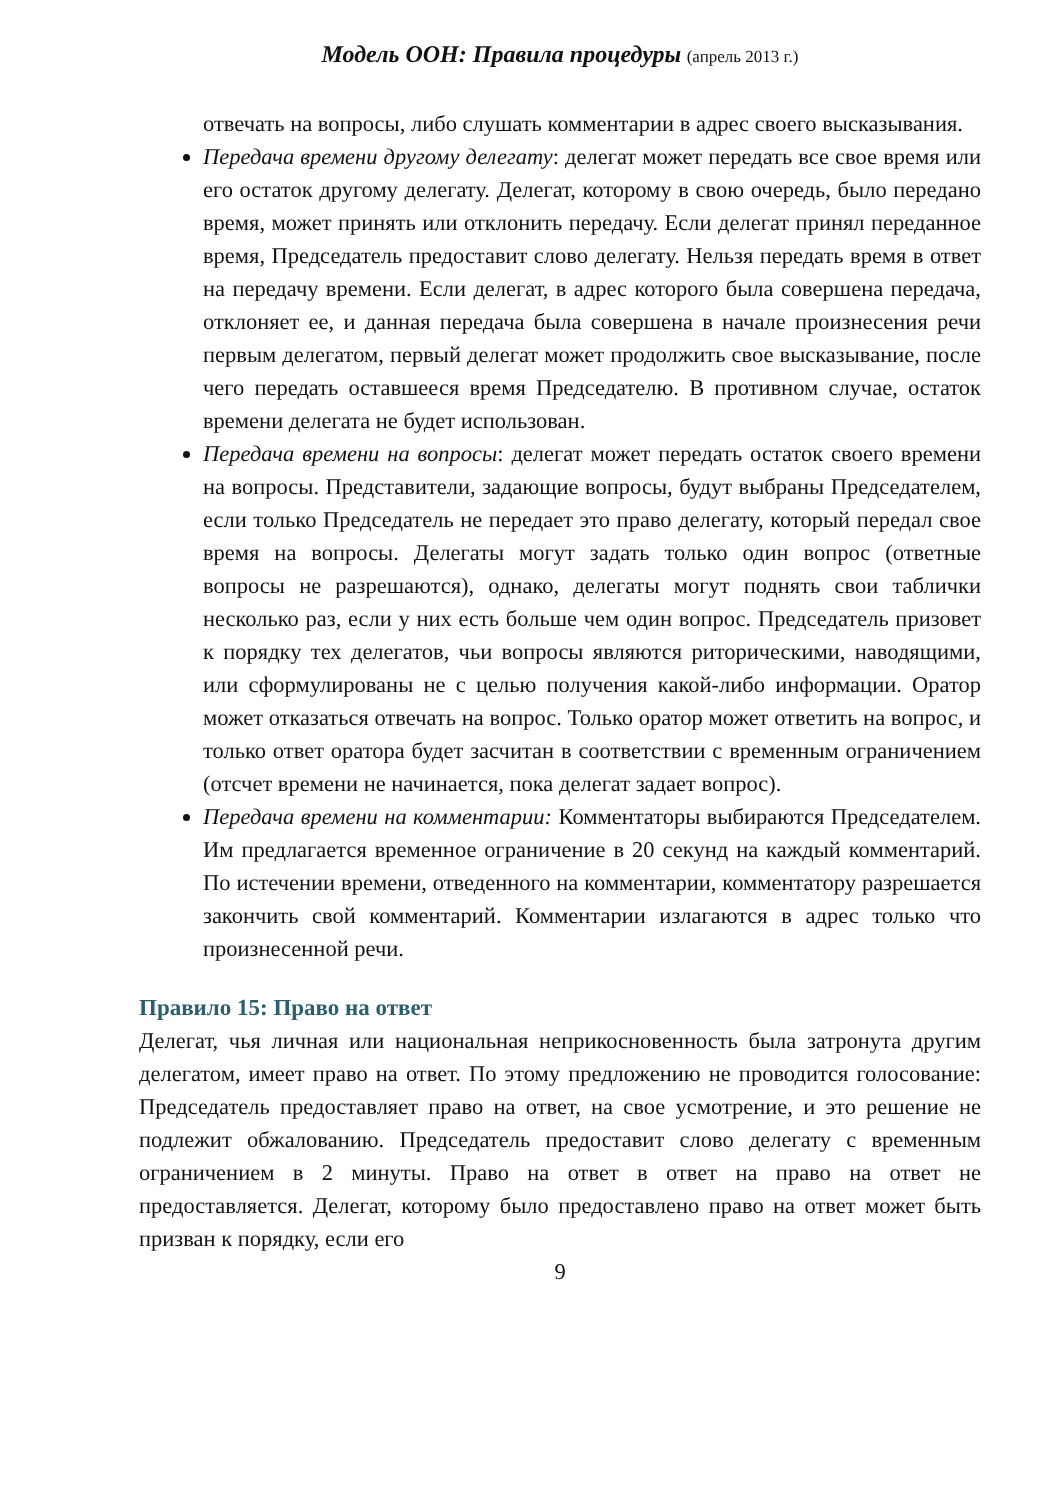Модель ООН: Правила процедуры (апрель 2013 г.)
отвечать на вопросы, либо слушать комментарии в адрес своего высказывания.
Передача времени другому делегату: делегат может передать все свое время или его остаток другому делегату. Делегат, которому в свою очередь, было передано время, может принять или отклонить передачу. Если делегат принял переданное время, Председатель предоставит слово делегату. Нельзя передать время в ответ на передачу времени. Если делегат, в адрес которого была совершена передача, отклоняет ее, и данная передача была совершена в начале произнесения речи первым делегатом, первый делегат может продолжить свое высказывание, после чего передать оставшееся время Председателю. В противном случае, остаток времени делегата не будет использован.
Передача времени на вопросы: делегат может передать остаток своего времени на вопросы. Представители, задающие вопросы, будут выбраны Председателем, если только Председатель не передает это право делегату, который передал свое время на вопросы. Делегаты могут задать только один вопрос (ответные вопросы не разрешаются), однако, делегаты могут поднять свои таблички несколько раз, если у них есть больше чем один вопрос. Председатель призовет к порядку тех делегатов, чьи вопросы являются риторическими, наводящими, или сформулированы не с целью получения какой-либо информации. Оратор может отказаться отвечать на вопрос. Только оратор может ответить на вопрос, и только ответ оратора будет засчитан в соответствии с временным ограничением (отсчет времени не начинается, пока делегат задает вопрос).
Передача времени на комментарии: Комментаторы выбираются Председателем. Им предлагается временное ограничение в 20 секунд на каждый комментарий. По истечении времени, отведенного на комментарии, комментатору разрешается закончить свой комментарий. Комментарии излагаются в адрес только что произнесенной речи.
Правило 15: Право на ответ
Делегат, чья личная или национальная неприкосновенность была затронута другим делегатом, имеет право на ответ. По этому предложению не проводится голосование: Председатель предоставляет право на ответ, на свое усмотрение, и это решение не подлежит обжалованию. Председатель предоставит слово делегату с временным ограничением в 2 минуты. Право на ответ в ответ на право на ответ не предоставляется. Делегат, которому было предоставлено право на ответ может быть призван к порядку, если его
9